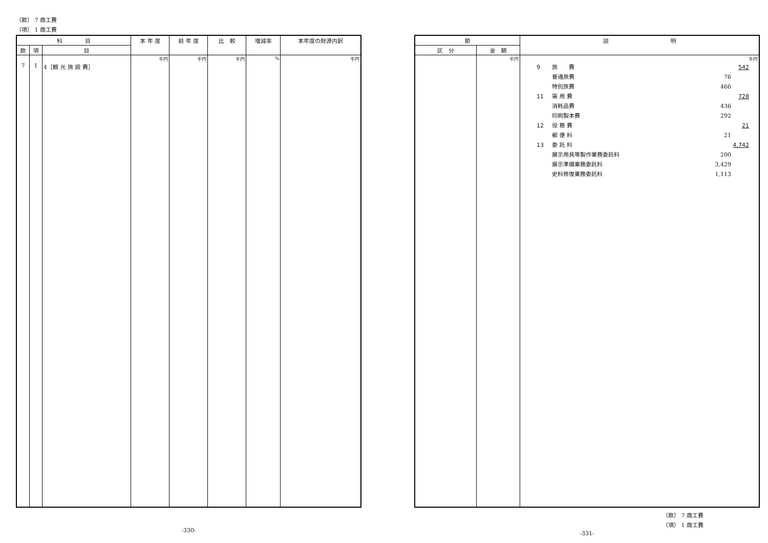（款） 7 商工費
（項） 1 商工費
| 科 目 | | | 本 年 度 | 前 年 度 | 比 較 | 増減率 | 本年度の財源内訳 |
| --- | --- | --- | --- | --- | --- | --- | --- |
| 款 | 項 | 目 | | | | | |
| 7 | 1 | 4［観 光 施 設 費］ | 千円 | 千円 | 千円 | % | 千円 |
-330-
| 節 | | 説 明 |
| --- | --- | --- |
| 区 分 | 金 額 | |
| | 千円 | 千円 9 旅 費 542 普通旅費 76 特別旅費 466 11 需 用 費 728 消耗品費 436 印刷製本費 292 12 役 務 費 21 郵 便 料 21 13 委 託 料 4,742 展示用具等製作業務委託料 200 展示準備業務委託料 3,429 史料修復業務委託料 1,113 |
（款） 7 商工費
（項） 1 商工費
-331-